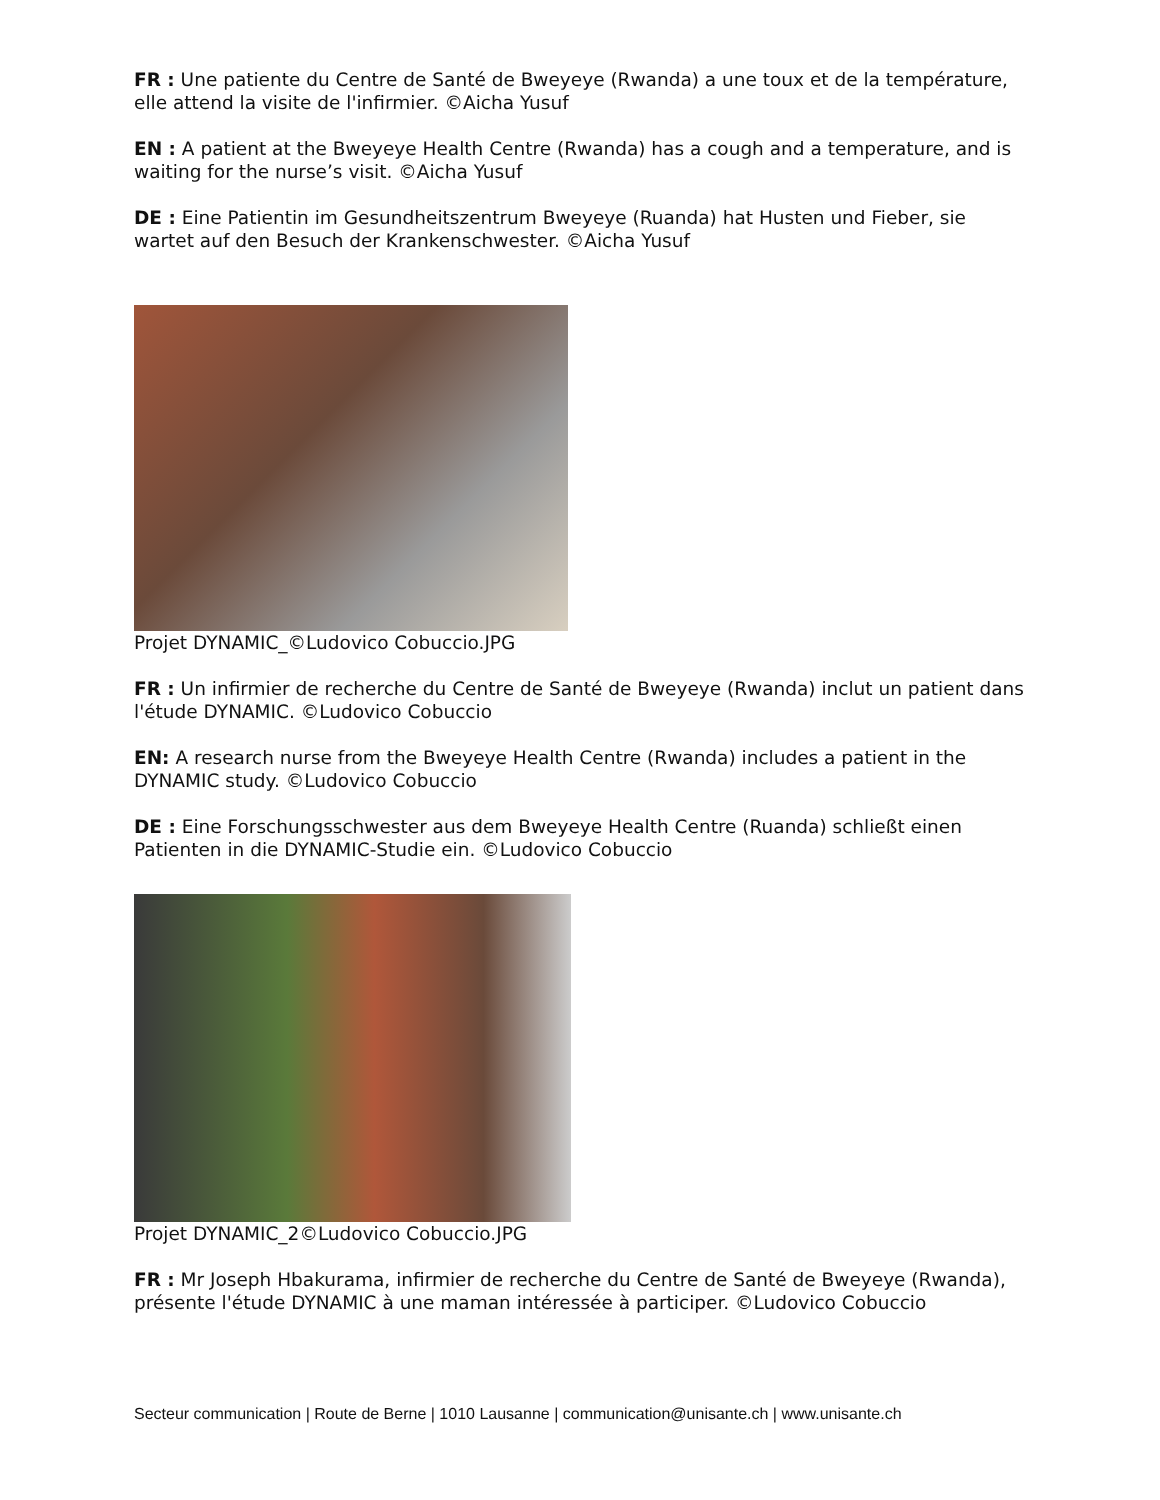FR : Une patiente du Centre de Santé de Bweyeye (Rwanda) a une toux et de la température, elle attend la visite de l'infirmier. ©Aicha Yusuf
EN : A patient at the Bweyeye Health Centre (Rwanda) has a cough and a temperature, and is waiting for the nurse’s visit. ©Aicha Yusuf
DE : Eine Patientin im Gesundheitszentrum Bweyeye (Ruanda) hat Husten und Fieber, sie wartet auf den Besuch der Krankenschwester. ©Aicha Yusuf
Projet DYNAMIC_©Ludovico Cobuccio.JPG
FR : Un infirmier de recherche du Centre de Santé de Bweyeye (Rwanda) inclut un patient dans l'étude DYNAMIC. ©Ludovico Cobuccio
EN: A research nurse from the Bweyeye Health Centre (Rwanda) includes a patient in the DYNAMIC study. ©Ludovico Cobuccio
DE : Eine Forschungsschwester aus dem Bweyeye Health Centre (Ruanda) schließt einen Patienten in die DYNAMIC-Studie ein. ©Ludovico Cobuccio
Projet DYNAMIC_2©Ludovico Cobuccio.JPG
FR : Mr Joseph Hbakurama, infirmier de recherche du Centre de Santé de Bweyeye (Rwanda), présente l'étude DYNAMIC à une maman intéressée à participer. ©Ludovico Cobuccio
Secteur communication | Route de Berne | 1010 Lausanne | communication@unisante.ch | www.unisante.ch